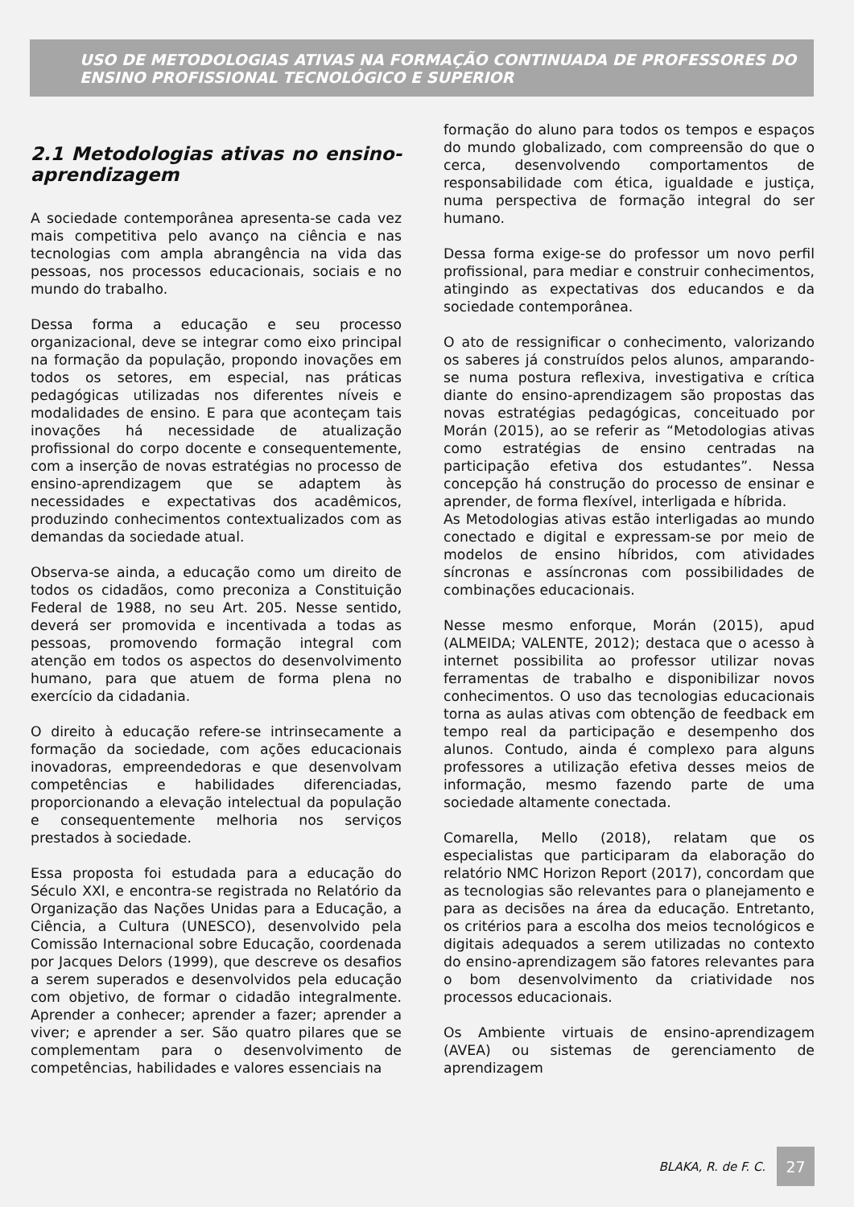USO DE METODOLOGIAS ATIVAS NA FORMAÇÃO CONTINUADA DE PROFESSORES DO ENSINO PROFISSIONAL TECNOLÓGICO E SUPERIOR
2.1 Metodologias ativas no ensino-aprendizagem
A sociedade contemporânea apresenta-se cada vez mais competitiva pelo avanço na ciência e nas tecnologias com ampla abrangência na vida das pessoas, nos processos educacionais, sociais e no mundo do trabalho.
Dessa forma a educação e seu processo organizacional, deve se integrar como eixo principal na formação da população, propondo inovações em todos os setores, em especial, nas práticas pedagógicas utilizadas nos diferentes níveis e modalidades de ensino. E para que aconteçam tais inovações há necessidade de atualização profissional do corpo docente e consequentemente, com a inserção de novas estratégias no processo de ensino-aprendizagem que se adaptem às necessidades e expectativas dos acadêmicos, produzindo conhecimentos contextualizados com as demandas da sociedade atual.
Observa-se ainda, a educação como um direito de todos os cidadãos, como preconiza a Constituição Federal de 1988, no seu Art. 205. Nesse sentido, deverá ser promovida e incentivada a todas as pessoas, promovendo formação integral com atenção em todos os aspectos do desenvolvimento humano, para que atuem de forma plena no exercício da cidadania.
O direito à educação refere-se intrinsecamente a formação da sociedade, com ações educacionais inovadoras, empreendedoras e que desenvolvam competências e habilidades diferenciadas, proporcionando a elevação intelectual da população e consequentemente melhoria nos serviços prestados à sociedade.
Essa proposta foi estudada para a educação do Século XXI, e encontra-se registrada no Relatório da Organização das Nações Unidas para a Educação, a Ciência, a Cultura (UNESCO), desenvolvido pela Comissão Internacional sobre Educação, coordenada por Jacques Delors (1999), que descreve os desafios a serem superados e desenvolvidos pela educação com objetivo, de formar o cidadão integralmente. Aprender a conhecer; aprender a fazer; aprender a viver; e aprender a ser. São quatro pilares que se complementam para o desenvolvimento de competências, habilidades e valores essenciais na
formação do aluno para todos os tempos e espaços do mundo globalizado, com compreensão do que o cerca, desenvolvendo comportamentos de responsabilidade com ética, igualdade e justiça, numa perspectiva de formação integral do ser humano.
Dessa forma exige-se do professor um novo perfil profissional, para mediar e construir conhecimentos, atingindo as expectativas dos educandos e da sociedade contemporânea.
O ato de ressignificar o conhecimento, valorizando os saberes já construídos pelos alunos, amparando-se numa postura reflexiva, investigativa e crítica diante do ensino-aprendizagem são propostas das novas estratégias pedagógicas, conceituado por Morán (2015), ao se referir as “Metodologias ativas como estratégias de ensino centradas na participação efetiva dos estudantes”. Nessa concepção há construção do processo de ensinar e aprender, de forma flexível, interligada e híbrida.
As Metodologias ativas estão interligadas ao mundo conectado e digital e expressam-se por meio de modelos de ensino híbridos, com atividades síncronas e assíncronas com possibilidades de combinações educacionais.
Nesse mesmo enforque, Morán (2015), apud (ALMEIDA; VALENTE, 2012); destaca que o acesso à internet possibilita ao professor utilizar novas ferramentas de trabalho e disponibilizar novos conhecimentos. O uso das tecnologias educacionais torna as aulas ativas com obtenção de feedback em tempo real da participação e desempenho dos alunos. Contudo, ainda é complexo para alguns professores a utilização efetiva desses meios de informação, mesmo fazendo parte de uma sociedade altamente conectada.
Comarella, Mello (2018), relatam que os especialistas que participaram da elaboração do relatório NMC Horizon Report (2017), concordam que as tecnologias são relevantes para o planejamento e para as decisões na área da educação. Entretanto, os critérios para a escolha dos meios tecnológicos e digitais adequados a serem utilizadas no contexto do ensino-aprendizagem são fatores relevantes para o bom desenvolvimento da criatividade nos processos educacionais.
Os Ambiente virtuais de ensino-aprendizagem (AVEA) ou sistemas de gerenciamento de aprendizagem
BLAKA, R. de F. C. 27